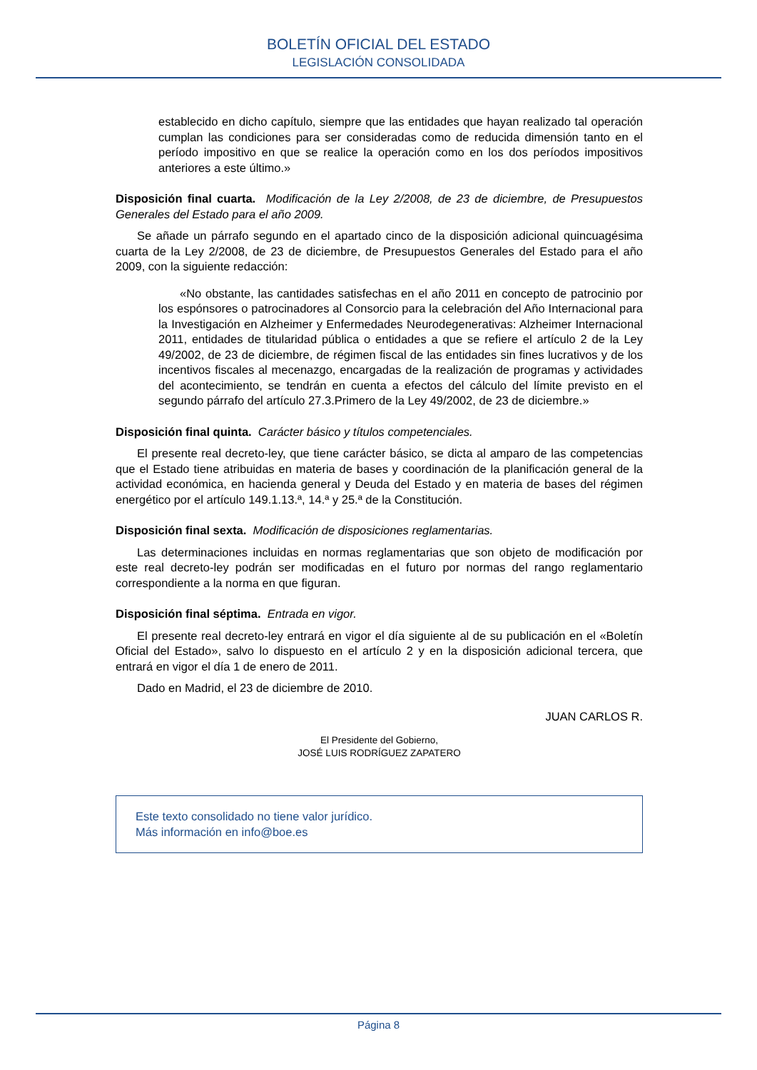BOLETÍN OFICIAL DEL ESTADO
LEGISLACIÓN CONSOLIDADA
establecido en dicho capítulo, siempre que las entidades que hayan realizado tal operación cumplan las condiciones para ser consideradas como de reducida dimensión tanto en el período impositivo en que se realice la operación como en los dos períodos impositivos anteriores a este último.»
Disposición final cuarta. Modificación de la Ley 2/2008, de 23 de diciembre, de Presupuestos Generales del Estado para el año 2009.
Se añade un párrafo segundo en el apartado cinco de la disposición adicional quincuagésima cuarta de la Ley 2/2008, de 23 de diciembre, de Presupuestos Generales del Estado para el año 2009, con la siguiente redacción:
«No obstante, las cantidades satisfechas en el año 2011 en concepto de patrocinio por los espónsores o patrocinadores al Consorcio para la celebración del Año Internacional para la Investigación en Alzheimer y Enfermedades Neurodegenerativas: Alzheimer Internacional 2011, entidades de titularidad pública o entidades a que se refiere el artículo 2 de la Ley 49/2002, de 23 de diciembre, de régimen fiscal de las entidades sin fines lucrativos y de los incentivos fiscales al mecenazgo, encargadas de la realización de programas y actividades del acontecimiento, se tendrán en cuenta a efectos del cálculo del límite previsto en el segundo párrafo del artículo 27.3.Primero de la Ley 49/2002, de 23 de diciembre.»
Disposición final quinta. Carácter básico y títulos competenciales.
El presente real decreto-ley, que tiene carácter básico, se dicta al amparo de las competencias que el Estado tiene atribuidas en materia de bases y coordinación de la planificación general de la actividad económica, en hacienda general y Deuda del Estado y en materia de bases del régimen energético por el artículo 149.1.13.ª, 14.ª y 25.ª de la Constitución.
Disposición final sexta. Modificación de disposiciones reglamentarias.
Las determinaciones incluidas en normas reglamentarias que son objeto de modificación por este real decreto-ley podrán ser modificadas en el futuro por normas del rango reglamentario correspondiente a la norma en que figuran.
Disposición final séptima. Entrada en vigor.
El presente real decreto-ley entrará en vigor el día siguiente al de su publicación en el «Boletín Oficial del Estado», salvo lo dispuesto en el artículo 2 y en la disposición adicional tercera, que entrará en vigor el día 1 de enero de 2011.
Dado en Madrid, el 23 de diciembre de 2010.
JUAN CARLOS R.
El Presidente del Gobierno,
JOSÉ LUIS RODRÍGUEZ ZAPATERO
Este texto consolidado no tiene valor jurídico.
Más información en info@boe.es
Página 8